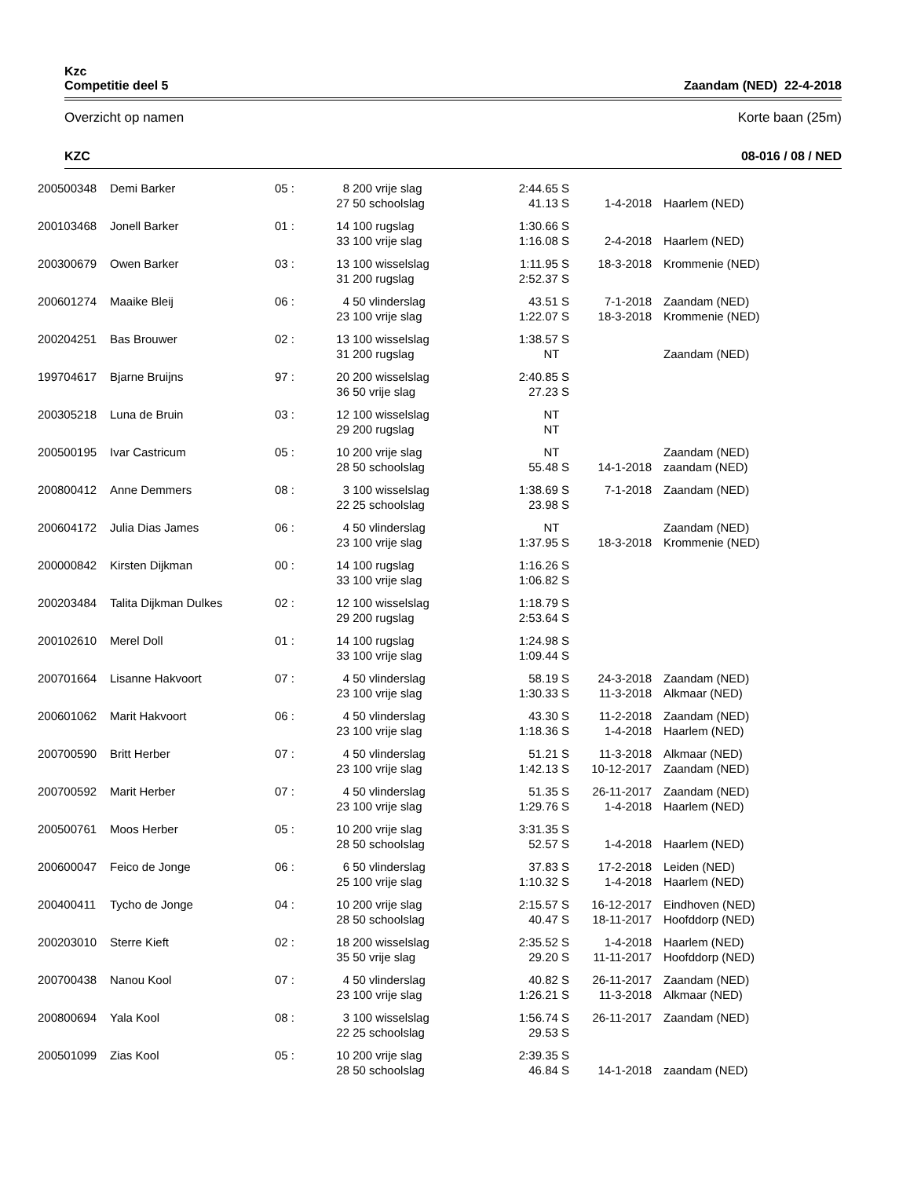Kzc
Competitie deel 5 Zaandam (NED) 22-4-2018
Overzicht op namen Korte baan (25m)
KZC 08-016 / 08 / NED
| 200500348 | Demi Barker | 05 : | 8 | 200 vrije slag | 2:44.65 S | | | |
| | | | 27 | 50 schoolslag | 41.13 S | 1-4-2018 | | Haarlem (NED) |
| 200103468 | Jonell Barker | 01 : | 14 | 100 rugslag | 1:30.66 S | | | |
| | | | 33 | 100 vrije slag | 1:16.08 S | 2-4-2018 | | Haarlem (NED) |
| 200300679 | Owen Barker | 03 : | 13 | 100 wisselslag | 1:11.95 S | 18-3-2018 | | Krommenie (NED) |
| | | | 31 | 200 rugslag | 2:52.37 S | | | |
| 200601274 | Maaike Bleij | 06 : | 4 | 50 vlinderslag | 43.51 S | 7-1-2018 | | Zaandam (NED) |
| | | | 23 | 100 vrije slag | 1:22.07 S | 18-3-2018 | | Krommenie (NED) |
| 200204251 | Bas Brouwer | 02 : | 13 | 100 wisselslag | 1:38.57 S | | | |
| | | | 31 | 200 rugslag | NT | | | Zaandam (NED) |
| 199704617 | Bjarne Bruijns | 97 : | 20 | 200 wisselslag | 2:40.85 S | | | |
| | | | 36 | 50 vrije slag | 27.23 S | | | |
| 200305218 | Luna de Bruin | 03 : | 12 | 100 wisselslag | NT | | | |
| | | | 29 | 200 rugslag | NT | | | |
| 200500195 | Ivar Castricum | 05 : | 10 | 200 vrije slag | NT | | | Zaandam (NED) |
| | | | 28 | 50 schoolslag | 55.48 S | 14-1-2018 | | zaandam (NED) |
| 200800412 | Anne Demmers | 08 : | 3 | 100 wisselslag | 1:38.69 S | 7-1-2018 | | Zaandam (NED) |
| | | | 22 | 25 schoolslag | 23.98 S | | | |
| 200604172 | Julia Dias James | 06 : | 4 | 50 vlinderslag | NT | | | Zaandam (NED) |
| | | | 23 | 100 vrije slag | 1:37.95 S | 18-3-2018 | | Krommenie (NED) |
| 200000842 | Kirsten Dijkman | 00 : | 14 | 100 rugslag | 1:16.26 S | | | |
| | | | 33 | 100 vrije slag | 1:06.82 S | | | |
| 200203484 | Talita Dijkman Dulkes | 02 : | 12 | 100 wisselslag | 1:18.79 S | | | |
| | | | 29 | 200 rugslag | 2:53.64 S | | | |
| 200102610 | Merel Doll | 01 : | 14 | 100 rugslag | 1:24.98 S | | | |
| | | | 33 | 100 vrije slag | 1:09.44 S | | | |
| 200701664 | Lisanne Hakvoort | 07 : | 4 | 50 vlinderslag | 58.19 S | 24-3-2018 | | Zaandam (NED) |
| | | | 23 | 100 vrije slag | 1:30.33 S | 11-3-2018 | | Alkmaar (NED) |
| 200601062 | Marit Hakvoort | 06 : | 4 | 50 vlinderslag | 43.30 S | 11-2-2018 | | Zaandam (NED) |
| | | | 23 | 100 vrije slag | 1:18.36 S | 1-4-2018 | | Haarlem (NED) |
| 200700590 | Britt Herber | 07 : | 4 | 50 vlinderslag | 51.21 S | 11-3-2018 | | Alkmaar (NED) |
| | | | 23 | 100 vrije slag | 1:42.13 S | 10-12-2017 | | Zaandam (NED) |
| 200700592 | Marit Herber | 07 : | 4 | 50 vlinderslag | 51.35 S | 26-11-2017 | | Zaandam (NED) |
| | | | 23 | 100 vrije slag | 1:29.76 S | 1-4-2018 | | Haarlem (NED) |
| 200500761 | Moos Herber | 05 : | 10 | 200 vrije slag | 3:31.35 S | | | |
| | | | 28 | 50 schoolslag | 52.57 S | 1-4-2018 | | Haarlem (NED) |
| 200600047 | Feico de Jonge | 06 : | 6 | 50 vlinderslag | 37.83 S | 17-2-2018 | | Leiden (NED) |
| | | | 25 | 100 vrije slag | 1:10.32 S | 1-4-2018 | | Haarlem (NED) |
| 200400411 | Tycho de Jonge | 04 : | 10 | 200 vrije slag | 2:15.57 S | 16-12-2017 | | Eindhoven (NED) |
| | | | 28 | 50 schoolslag | 40.47 S | 18-11-2017 | | Hoofddorp (NED) |
| 200203010 | Sterre Kieft | 02 : | 18 | 200 wisselslag | 2:35.52 S | 1-4-2018 | | Haarlem (NED) |
| | | | 35 | 50 vrije slag | 29.20 S | 11-11-2017 | | Hoofddorp (NED) |
| 200700438 | Nanou Kool | 07 : | 4 | 50 vlinderslag | 40.82 S | 26-11-2017 | | Zaandam (NED) |
| | | | 23 | 100 vrije slag | 1:26.21 S | 11-3-2018 | | Alkmaar (NED) |
| 200800694 | Yala Kool | 08 : | 3 | 100 wisselslag | 1:56.74 S | 26-11-2017 | | Zaandam (NED) |
| | | | 22 | 25 schoolslag | 29.53 S | | | |
| 200501099 | Zias Kool | 05 : | 10 | 200 vrije slag | 2:39.35 S | | | |
| | | | 28 | 50 schoolslag | 46.84 S | 14-1-2018 | | zaandam (NED) |